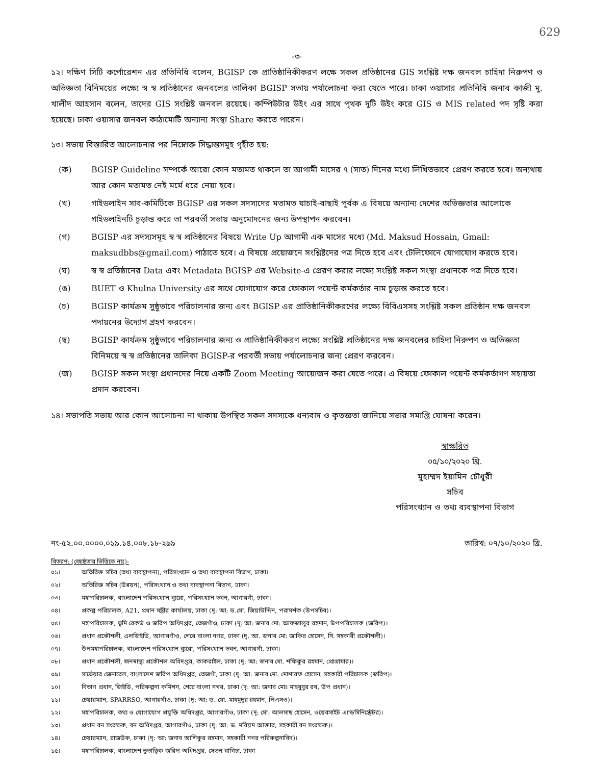629
-৩-
১২। দক্ষিণ সিটি কর্পোরেশন এর প্রতিনিধি বলেন, BGISP কে প্রাতিষ্ঠানিকীকরণ লক্ষে সকল প্রতিষ্ঠানের GIS সংশ্লিষ্ট দক্ষ জনবল চাহিদা নিরুপণ ও অভিজ্ঞতা বিনিময়ের লক্ষ্যে স্ব স্ব প্রতিষ্ঠানের জনবলের তালিকা BGISP সভায় পর্যালোচনা করা যেতে পারে। ঢাকা ওয়াসার প্রতিনিধি জনাব কাজী মু. খালীদ আহসান বলেন, তাদের GIS সংশ্লিষ্ট জনবল রয়েছে। কম্পিউটার উইং এর সাথে পৃথক দুটি উইং করে GIS ও MIS related পদ সৃষ্টি করা হয়েছে। ঢাকা ওয়াসার জনবল কাঠামোটি অন্যান্য সংস্থা Share করতে পারেন।
১৩। সভায় বিস্তারিত আলোচনার পর নিম্নোক্ত সিদ্ধান্তসমূহ গৃহীত হয়:
(ক) BGISP Guideline সম্পর্কে আরো কোন মতামত থাকলে তা আগামী মাসের ৭ (সাত) দিনের মধ্যে লিখিতভাবে প্রেরণ করতে হবে। অন্যথায় আর কোন মতামত নেই মর্মে ধরে নেয়া হবে।
(খ) গাইডলাইন সাব-কমিটিকে BGISP এর সকল সদস্যদের মতামত যাচাই-বাছাই পূর্বক এ বিষয়ে অন্যান্য দেশের অভিজ্ঞতার আলোকে গাইডলাইনটি চূড়ান্ত করে তা পরবর্তী সভায় অনুমোদনের জন্য উপস্থাপন করবেন।
(গ) BGISP এর সদস্যসমূহ স্ব স্ব প্রতিষ্ঠানের বিষয়ে Write Up আগামী এক মাসের মধ্যে (Md. Maksud Hossain, Gmail: maksudbbs@gmail.com) পাঠাতে হবে। এ বিষয়ে প্রয়োজনে সংশ্লিষ্টদের পত্র দিতে হবে এবং টেলিফোনে যোগাযোগ করতে হবে।
(ঘ) স্ব স্ব প্রতিষ্ঠানের Data এবং Metadata BGISP এর Website-এ প্রেরণ করার লক্ষ্যে সংশ্লিষ্ট সকল সংস্থা প্রধানকে পত্র দিতে হবে।
(ঙ) BUET ও Khulna University এর সাথে যোগাযোগ করে ফোকাল পয়েন্ট কর্মকর্তার নাম চূড়ান্ত করতে হবে।
(চ) BGISP কার্যক্রম সুষ্ঠুভাবে পরিচালনার জন্য এবং BGISP এর প্রাতিষ্ঠানিকীকরণের লক্ষ্যে বিবিএসসহ সংশ্লিষ্ট সকল প্রতিষ্ঠান দক্ষ জনবল পদায়নের উদ্যোগ গ্রহণ করবেন।
(ছ) BGISP কার্যক্রম সুষ্ঠুভাবে পরিচালনার জন্য ও প্রাতিষ্ঠানিকীকরণ লক্ষ্যে সংশ্লিষ্ট প্রতিষ্ঠানের দক্ষ জনবলের চাহিদা নিরুপণ ও অভিজ্ঞতা বিনিময়ে স্ব স্ব প্রতিষ্ঠানের তালিকা BGISP-র পরবর্তী সভায় পর্যালোচনার জন্য প্রেরণ করবেন।
(জ) BGISP সকল সংস্থা প্রধানদের নিয়ে একটি Zoom Meeting আয়োজন করা যেতে পারে। এ বিষয়ে ফোকাল পয়েন্ট কর্মকর্তাগণ সহায়তা প্রদান করবেন।
১৪। সভাপতি সভায় আর কোন আলোচনা না থাকায় উপস্থিত সকল সদস্যকে ধন্যবাদ ও কৃতজ্ঞতা জানিয়ে সভার সমাপ্তি ঘোষনা করেন।
স্বাক্ষরিত
০৫/১০/২০২০ খ্রি.
মুহাম্মদ ইয়ামিন চৌধুরী
সচিব
পরিসংখ্যান ও তথ্য ব্যবস্থাপনা বিভাগ
নং-৫২.০০.০০০০.০১৯.১৪.০০৮.১৮-২৯৯ তারিখ: ০৭/১০/২০২০ খ্রি.
বিতরণ: (জ্যেষ্ঠতার ভিত্তিতে নয়)-
০১। অতিরিক্ত সচিব (তথ্য ব্যবস্থাপনা), পরিসংখ্যান ও তথ্য ব্যবস্থাপনা বিভাগ, ঢাকা।
০২। অতিরিক্ত সচিব (উন্নয়ন), পরিসংখ্যান ও তথ্য ব্যবস্থাপনা বিভাগ, ঢাকা।
০৩। মহাপরিচালক, বাংলাদেশ পরিসংখ্যান ব্যুরো, পরিসংখ্যান ভবন, আগারগাঁ, ঢাকা।
০৪। প্রকল্প পরিচালক, A21, প্রধান মন্ত্রীর কার্যালয়, ঢাকা (দৃ: আ: ড.মো. জিয়াউদ্দিন, পরামর্শক (উপসচিব)।
০৫। মহাপরিচালক, ভূমি রেকর্ড ও জরিপ অধিদপ্তর, তেজগাঁও, ঢাকা (দৃ: আ: জনাব মো: আফজালুর রহমান, উপপরিচালক (জরিপ)।
০৬। প্রধান প্রকৌশলী, এলজিইডি, আগারগাঁও, শেরে বাংলা নগর, ঢাকা (দৃ. আ. জনাব মো: জাকির হোসেন, সি. সহকারী প্রকৌশলী)।
০৭। উপমহাপরিচালক, বাংলাদেশ পরিসংখ্যান ব্যুরো, পরিসংখ্যান ভবন, আগারগাঁ, ঢাকা।
০৮। প্রধান প্রকৌশলী, জনস্বাস্থ্য প্রকৌশল অধিদপ্তর, কাকরাইল, ঢাকা (দৃ: আ: জনাব মো. শফিকুর রহমান, প্রোগ্রামার)।
০৯। সার্ভেয়ার জেনারেল, বাংলাদেশ জরিপ অধিদপ্তর, তেজগাঁ, ঢাকা (দৃ: আ: জনাব মো. মোশারফ হোসেন, সহকারী পরিচালক (জরিপ)।
১০। বিভাগ প্রধান, জিইডি, পরিকল্পনা কমিশন, শেরে বাংলা নগর, ঢাকা (দৃ: আ: জনাব মোঃ মাহবুবুর রব, উপ প্রধান)।
১১। চেয়ারম্যান, SPARRSO, আগারগাঁও, ঢাকা (দৃ: আ: ড. মো. মাহমুদুর রহমান, পিএসও)।
১২। মহাপরিচালক, তথ্য ও যোগাযোগ প্রযুক্তি অধিদপ্তর, আগারগাঁও, ঢাকা (দৃ: মো: আলমাছ হোসেন, ওয়েবসাইট এ্যাডমিনিস্ট্রেটর)।
১৩। প্রধান বন সংরক্ষক, বন অধিদপ্তর, আগারগাঁও, ঢাকা (দৃ: আ: ড. মরিয়ম আক্তার, সহকারী বন সংরক্ষক)।
১৪। চেয়ারম্যান, রাজউক, ঢাকা (দৃ: আ: জনাব আশিকুর রহমান, সহকারী নগর পরিকল্পনাবিদ)।
১৫। মহাপরিচালক, বাংলাদেশ ভূতাত্বিক জরিপ অধিদপ্তর, সেগুন বাগিচা, ঢাকা